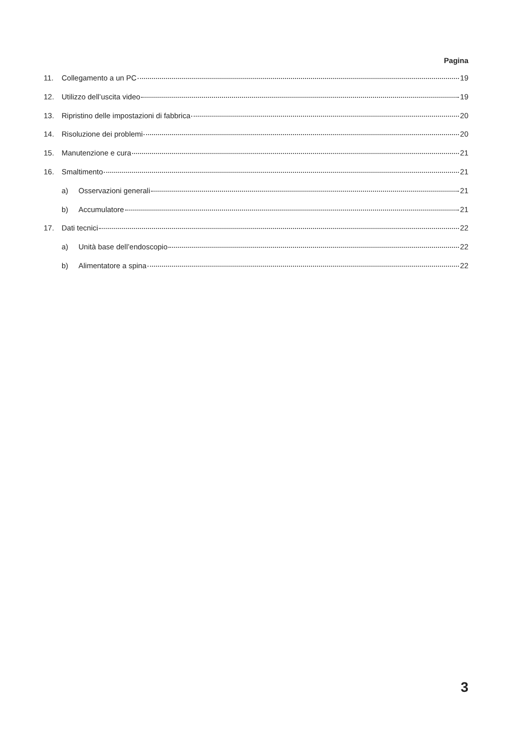Pagina
11. Collegamento a un PC 19
12. Utilizzo dell’uscita video 19
13. Ripristino delle impostazioni di fabbrica 20
14. Risoluzione dei problemi 20
15. Manutenzione e cura 21
16. Smaltimento 21
a) Osservazioni generali 21
b) Accumulatore 21
17. Dati tecnici 22
a) Unità base dell’endoscopio 22
b) Alimentatore a spina 22
3